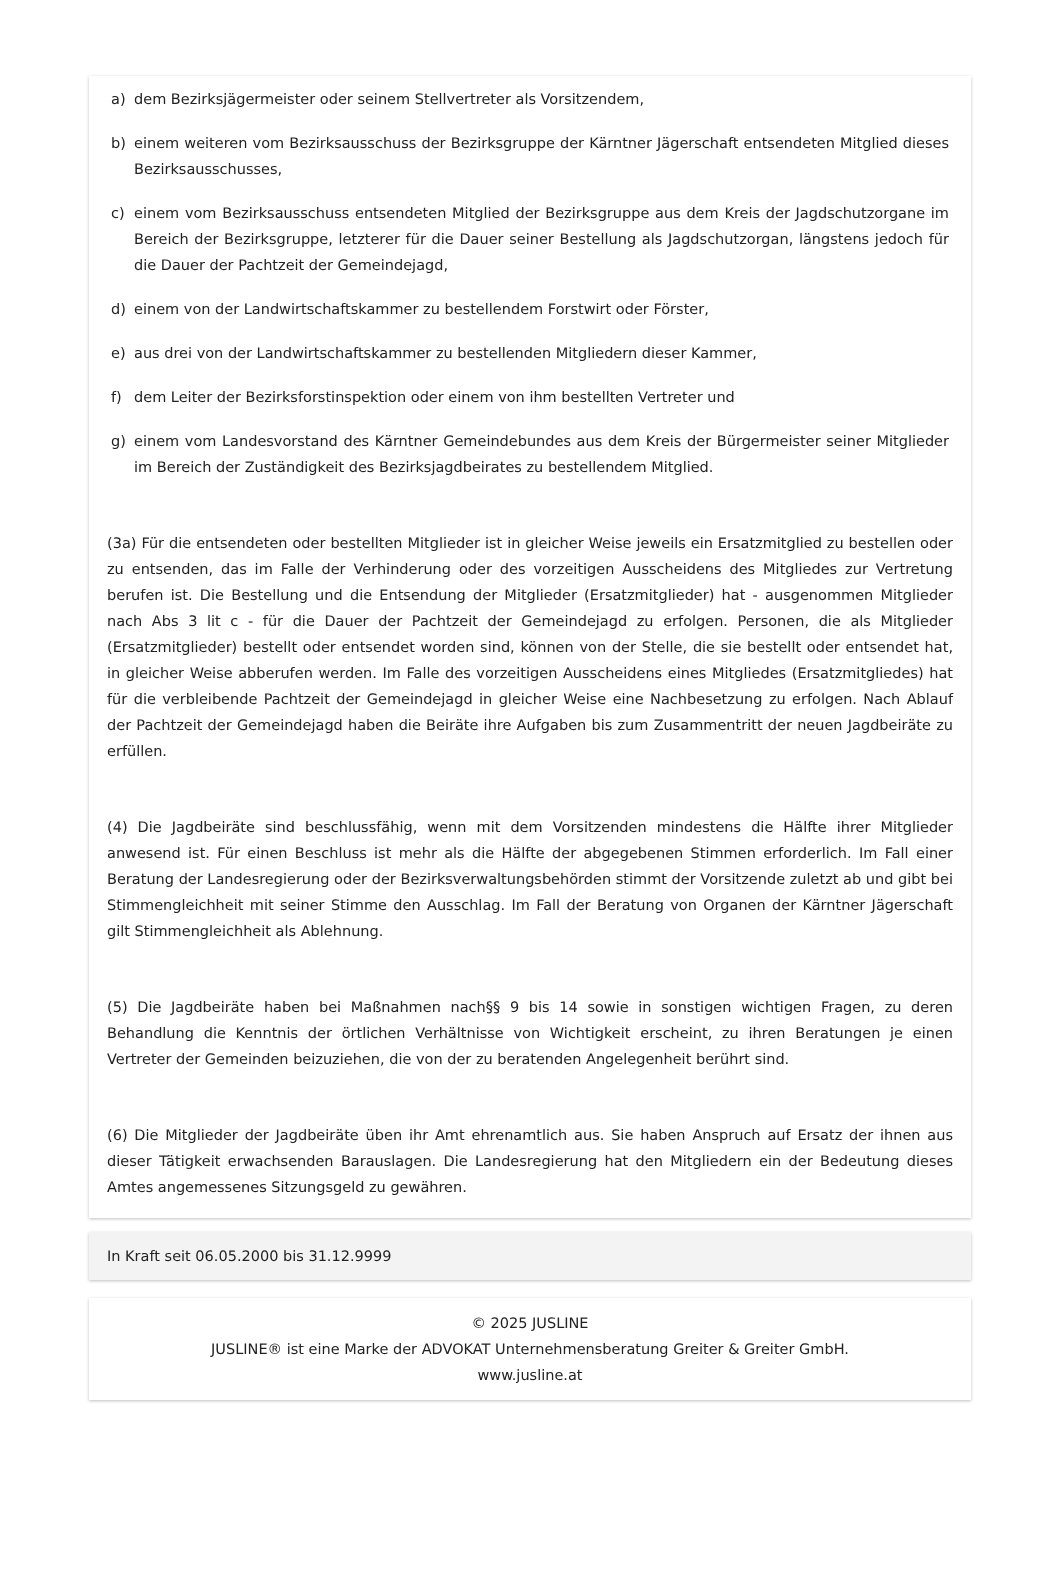a) dem Bezirksjägermeister oder seinem Stellvertreter als Vorsitzendem,
b) einem weiteren vom Bezirksausschuss der Bezirksgruppe der Kärntner Jägerschaft entsendeten Mitglied dieses Bezirksausschusses,
c) einem vom Bezirksausschuss entsendeten Mitglied der Bezirksgruppe aus dem Kreis der Jagdschutzorgane im Bereich der Bezirksgruppe, letzterer für die Dauer seiner Bestellung als Jagdschutzorgan, längstens jedoch für die Dauer der Pachtzeit der Gemeindejagd,
d) einem von der Landwirtschaftskammer zu bestellendem Forstwirt oder Förster,
e) aus drei von der Landwirtschaftskammer zu bestellenden Mitgliedern dieser Kammer,
f) dem Leiter der Bezirksforstinspektion oder einem von ihm bestellten Vertreter und
g) einem vom Landesvorstand des Kärntner Gemeindebundes aus dem Kreis der Bürgermeister seiner Mitglieder im Bereich der Zuständigkeit des Bezirksjagdbeirates zu bestellendem Mitglied.
(3a) Für die entsendeten oder bestellten Mitglieder ist in gleicher Weise jeweils ein Ersatzmitglied zu bestellen oder zu entsenden, das im Falle der Verhinderung oder des vorzeitigen Ausscheidens des Mitgliedes zur Vertretung berufen ist. Die Bestellung und die Entsendung der Mitglieder (Ersatzmitglieder) hat - ausgenommen Mitglieder nach Abs 3 lit c - für die Dauer der Pachtzeit der Gemeindejagd zu erfolgen. Personen, die als Mitglieder (Ersatzmitglieder) bestellt oder entsendet worden sind, können von der Stelle, die sie bestellt oder entsendet hat, in gleicher Weise abberufen werden. Im Falle des vorzeitigen Ausscheidens eines Mitgliedes (Ersatzmitgliedes) hat für die verbleibende Pachtzeit der Gemeindejagd in gleicher Weise eine Nachbesetzung zu erfolgen. Nach Ablauf der Pachtzeit der Gemeindejagd haben die Beiräte ihre Aufgaben bis zum Zusammentritt der neuen Jagdbeiräte zu erfüllen.
(4) Die Jagdbeiräte sind beschlussfähig, wenn mit dem Vorsitzenden mindestens die Hälfte ihrer Mitglieder anwesend ist. Für einen Beschluss ist mehr als die Hälfte der abgegebenen Stimmen erforderlich. Im Fall einer Beratung der Landesregierung oder der Bezirksverwaltungsbehörden stimmt der Vorsitzende zuletzt ab und gibt bei Stimmengleichheit mit seiner Stimme den Ausschlag. Im Fall der Beratung von Organen der Kärntner Jägerschaft gilt Stimmengleichheit als Ablehnung.
(5) Die Jagdbeiräte haben bei Maßnahmen nach§§ 9 bis 14 sowie in sonstigen wichtigen Fragen, zu deren Behandlung die Kenntnis der örtlichen Verhältnisse von Wichtigkeit erscheint, zu ihren Beratungen je einen Vertreter der Gemeinden beizuziehen, die von der zu beratenden Angelegenheit berührt sind.
(6) Die Mitglieder der Jagdbeiräte üben ihr Amt ehrenamtlich aus. Sie haben Anspruch auf Ersatz der ihnen aus dieser Tätigkeit erwachsenden Barauslagen. Die Landesregierung hat den Mitgliedern ein der Bedeutung dieses Amtes angemessenes Sitzungsgeld zu gewähren.
In Kraft seit 06.05.2000 bis 31.12.9999
© 2025 JUSLINE
JUSLINE® ist eine Marke der ADVOKAT Unternehmensberatung Greiter & Greiter GmbH.
www.jusline.at